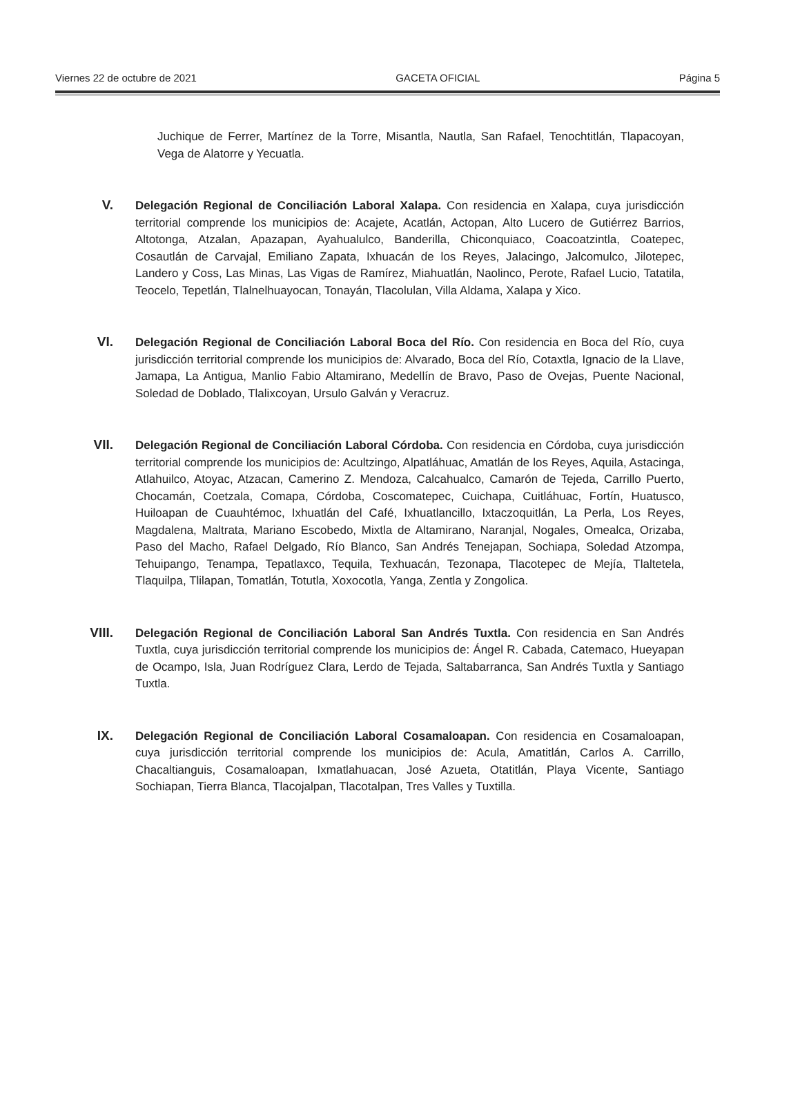Viernes 22 de octubre de 2021 GACETA OFICIAL Página 5
Juchique de Ferrer, Martínez de la Torre, Misantla, Nautla, San Rafael, Tenochtitlán, Tlapacoyan, Vega de Alatorre y Yecuatla.
V.
Delegación Regional de Conciliación Laboral Xalapa. Con residencia en Xalapa, cuya jurisdicción territorial comprende los municipios de: Acajete, Acatlán, Actopan, Alto Lucero de Gutiérrez Barrios, Altotonga, Atzalan, Apazapan, Ayahualulco, Banderilla, Chiconquiaco, Coacoatzintla, Coatepec, Cosautlán de Carvajal, Emiliano Zapata, Ixhuacán de los Reyes, Jalacingo, Jalcomulco, Jilotepec, Landero y Coss, Las Minas, Las Vigas de Ramírez, Miahuatlán, Naolinco, Perote, Rafael Lucio, Tatatila, Teocelo, Tepetlán, Tlalnelhuayocan, Tonayán, Tlacolulan, Villa Aldama, Xalapa y Xico.
VI.
Delegación Regional de Conciliación Laboral Boca del Río. Con residencia en Boca del Río, cuya jurisdicción territorial comprende los municipios de: Alvarado, Boca del Río, Cotaxtla, Ignacio de la Llave, Jamapa, La Antigua, Manlio Fabio Altamirano, Medellín de Bravo, Paso de Ovejas, Puente Nacional, Soledad de Doblado, Tlalixcoyan, Ursulo Galván y Veracruz.
VII.
Delegación Regional de Conciliación Laboral Córdoba. Con residencia en Córdoba, cuya jurisdicción territorial comprende los municipios de: Acultzingo, Alpatláhuac, Amatlán de los Reyes, Aquila, Astacinga, Atlahuilco, Atoyac, Atzacan, Camerino Z. Mendoza, Calcahualco, Camarón de Tejeda, Carrillo Puerto, Chocamán, Coetzala, Comapa, Córdoba, Coscomatepec, Cuichapa, Cuitláhuac, Fortín, Huatusco, Huiloapan de Cuauhtémoc, Ixhuatlán del Café, Ixhuatlancillo, Ixtaczoquitlán, La Perla, Los Reyes, Magdalena, Maltrata, Mariano Escobedo, Mixtla de Altamirano, Naranjal, Nogales, Omealca, Orizaba, Paso del Macho, Rafael Delgado, Río Blanco, San Andrés Tenejapan, Sochiapa, Soledad Atzompa, Tehuipango, Tenampa, Tepatlaxco, Tequila, Texhuacán, Tezonapa, Tlacotepec de Mejía, Tlaltetela, Tlaquilpa, Tlilapan, Tomatlán, Totutla, Xoxocotla, Yanga, Zentla y Zongolica.
VIII.
Delegación Regional de Conciliación Laboral San Andrés Tuxtla. Con residencia en San Andrés Tuxtla, cuya jurisdicción territorial comprende los municipios de: Ángel R. Cabada, Catemaco, Hueyapan de Ocampo, Isla, Juan Rodríguez Clara, Lerdo de Tejada, Saltabarranca, San Andrés Tuxtla y Santiago Tuxtla.
IX.
Delegación Regional de Conciliación Laboral Cosamaloapan. Con residencia en Cosamaloapan, cuya jurisdicción territorial comprende los municipios de: Acula, Amatitlán, Carlos A. Carrillo, Chacaltianguis, Cosamaloapan, Ixmatlahuacan, José Azueta, Otatitlán, Playa Vicente, Santiago Sochiapan, Tierra Blanca, Tlacojalpan, Tlacotalpan, Tres Valles y Tuxtilla.